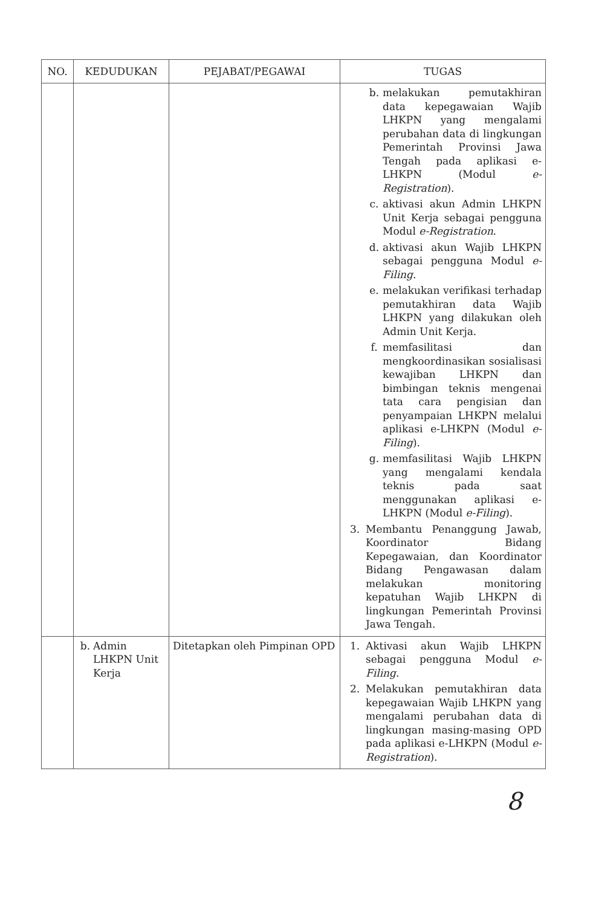| NO. | KEDUDUKAN | PEJABAT/PEGAWAI | TUGAS |
| --- | --- | --- | --- |
| | | | b. melakukan pemutakhiran data kepegawaian Wajib LHKPN yang mengalami perubahan data di lingkungan Pemerintah Provinsi Jawa Tengah pada aplikasi e-LHKPN (Modul e-Registration ). c. aktivasi akun Admin LHKPN Unit Kerja sebagai pengguna Modul e-Registration . d. aktivasi akun Wajib LHKPN sebagai pengguna Modul e-Filing . e. melakukan verifikasi terhadap pemutakhiran data Wajib LHKPN yang dilakukan oleh Admin Unit Kerja. f. memfasilitasi dan mengkoordinasikan sosialisasi kewajiban LHKPN dan bimbingan teknis mengenai tata cara pengisian dan penyampaian LHKPN melalui aplikasi e-LHKPN (Modul e-Filing ). g. memfasilitasi Wajib LHKPN yang mengalami kendala teknis pada saat menggunakan aplikasi e-LHKPN (Modul e-Filing ). 3. Membantu Penanggung Jawab, Koordinator Bidang Kepegawaian, dan Koordinator Bidang Pengawasan dalam melakukan monitoring kepatuhan Wajib LHKPN di lingkungan Pemerintah Provinsi Jawa Tengah. |
| | b. Admin LHKPN Unit Kerja | Ditetapkan oleh Pimpinan OPD | 1. Aktivasi akun Wajib LHKPN sebagai pengguna Modul e-Filing . 2. Melakukan pemutakhiran data kepegawaian Wajib LHKPN yang mengalami perubahan data di lingkungan masing-masing OPD pada aplikasi e-LHKPN (Modul e-Registration ). |
8